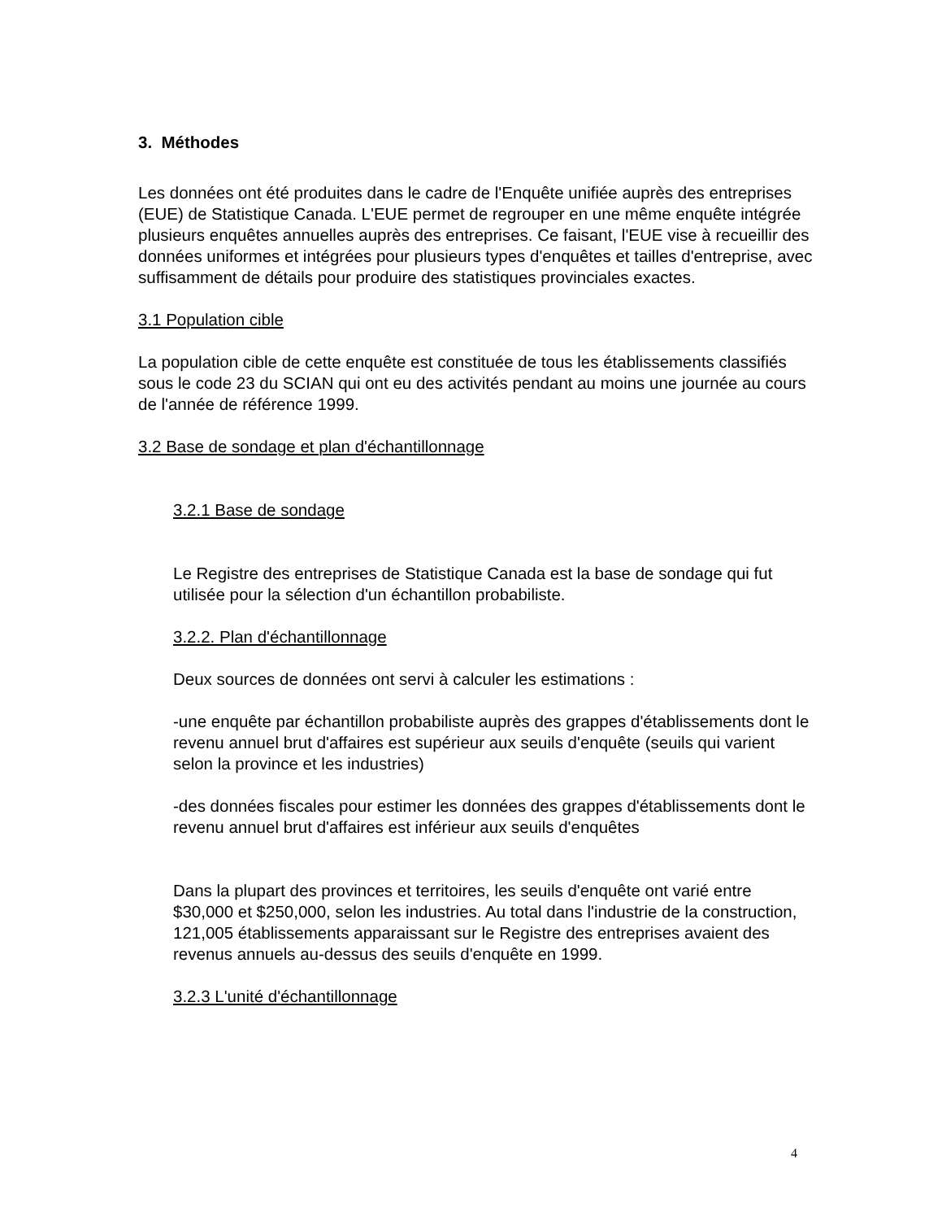3. Méthodes
Les données ont été produites dans le cadre de l'Enquête unifiée auprès des entreprises (EUE) de Statistique Canada. L'EUE permet de regrouper en une même enquête intégrée plusieurs enquêtes annuelles auprès des entreprises. Ce faisant, l'EUE vise à recueillir des données uniformes et intégrées pour plusieurs types d'enquêtes et tailles d'entreprise, avec suffisamment de détails pour produire des statistiques provinciales exactes.
3.1 Population cible
La population cible de cette enquête est constituée de tous les établissements classifiés sous le code 23 du SCIAN qui ont eu des activités pendant au moins une journée au cours de l'année de référence 1999.
3.2 Base de sondage et plan d'échantillonnage
3.2.1 Base de sondage
Le Registre des entreprises de Statistique Canada est la base de sondage qui fut utilisée pour la sélection d'un échantillon probabiliste.
3.2.2. Plan d'échantillonnage
Deux sources de données ont servi à calculer les estimations :
-une enquête par échantillon probabiliste auprès des grappes d'établissements dont le revenu annuel brut d'affaires est supérieur aux seuils d'enquête (seuils qui varient selon la province et les industries)
-des données fiscales pour estimer les données des grappes d'établissements dont le revenu annuel brut d'affaires est inférieur aux seuils d'enquêtes
Dans la plupart des provinces et territoires, les seuils d'enquête ont varié entre $30,000 et $250,000, selon les industries. Au total dans l'industrie de la construction, 121,005 établissements apparaissant sur le Registre des entreprises avaient des revenus annuels au-dessus des seuils d'enquête en 1999.
3.2.3 L'unité d'échantillonnage
4